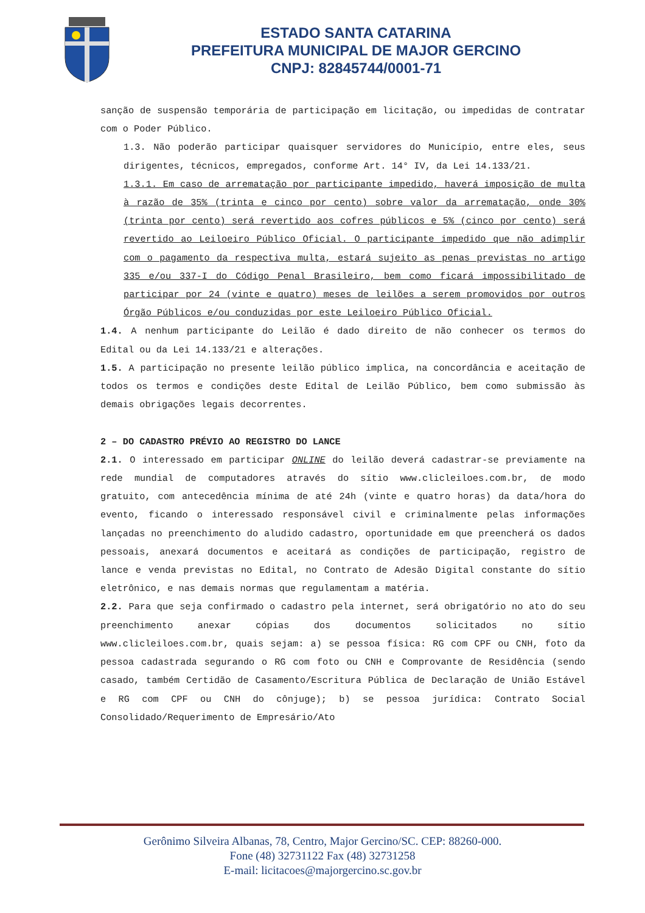ESTADO SANTA CATARINA
PREFEITURA MUNICIPAL DE MAJOR GERCINO
CNPJ: 82845744/0001-71
sanção de suspensão temporária de participação em licitação, ou impedidas de contratar com o Poder Público.
1.3. Não poderão participar quaisquer servidores do Município, entre eles, seus dirigentes, técnicos, empregados, conforme Art. 14° IV, da Lei 14.133/21.
1.3.1. Em caso de arrematação por participante impedido, haverá imposição de multa à razão de 35% (trinta e cinco por cento) sobre valor da arrematação, onde 30% (trinta por cento) será revertido aos cofres públicos e 5% (cinco por cento) será revertido ao Leiloeiro Público Oficial. O participante impedido que não adimplir com o pagamento da respectiva multa, estará sujeito as penas previstas no artigo 335 e/ou 337-I do Código Penal Brasileiro, bem como ficará impossibilitado de participar por 24 (vinte e quatro) meses de leilões a serem promovidos por outros Órgão Públicos e/ou conduzidas por este Leiloeiro Público Oficial.
1.4. A nenhum participante do Leilão é dado direito de não conhecer os termos do Edital ou da Lei 14.133/21 e alterações.
1.5. A participação no presente leilão público implica, na concordância e aceitação de todos os termos e condições deste Edital de Leilão Público, bem como submissão às demais obrigações legais decorrentes.
2 – DO CADASTRO PRÉVIO AO REGISTRO DO LANCE
2.1. O interessado em participar ONLINE do leilão deverá cadastrar-se previamente na rede mundial de computadores através do sítio www.clicleiloes.com.br, de modo gratuito, com antecedência mínima de até 24h (vinte e quatro horas) da data/hora do evento, ficando o interessado responsável civil e criminalmente pelas informações lançadas no preenchimento do aludido cadastro, oportunidade em que preencherá os dados pessoais, anexará documentos e aceitará as condições de participação, registro de lance e venda previstas no Edital, no Contrato de Adesão Digital constante do sítio eletrônico, e nas demais normas que regulamentam a matéria.
2.2. Para que seja confirmado o cadastro pela internet, será obrigatório no ato do seu preenchimento anexar cópias dos documentos solicitados no sítio www.clicleiloes.com.br, quais sejam: a) se pessoa física: RG com CPF ou CNH, foto da pessoa cadastrada segurando o RG com foto ou CNH e Comprovante de Residência (sendo casado, também Certidão de Casamento/Escritura Pública de Declaração de União Estável e RG com CPF ou CNH do cônjuge); b) se pessoa jurídica: Contrato Social Consolidado/Requerimento de Empresário/Ato
Gerônimo Silveira Albanas, 78, Centro, Major Gercino/SC. CEP: 88260-000.
Fone (48) 32731122 Fax (48) 32731258
E-mail: licitacoes@majorgercino.sc.gov.br